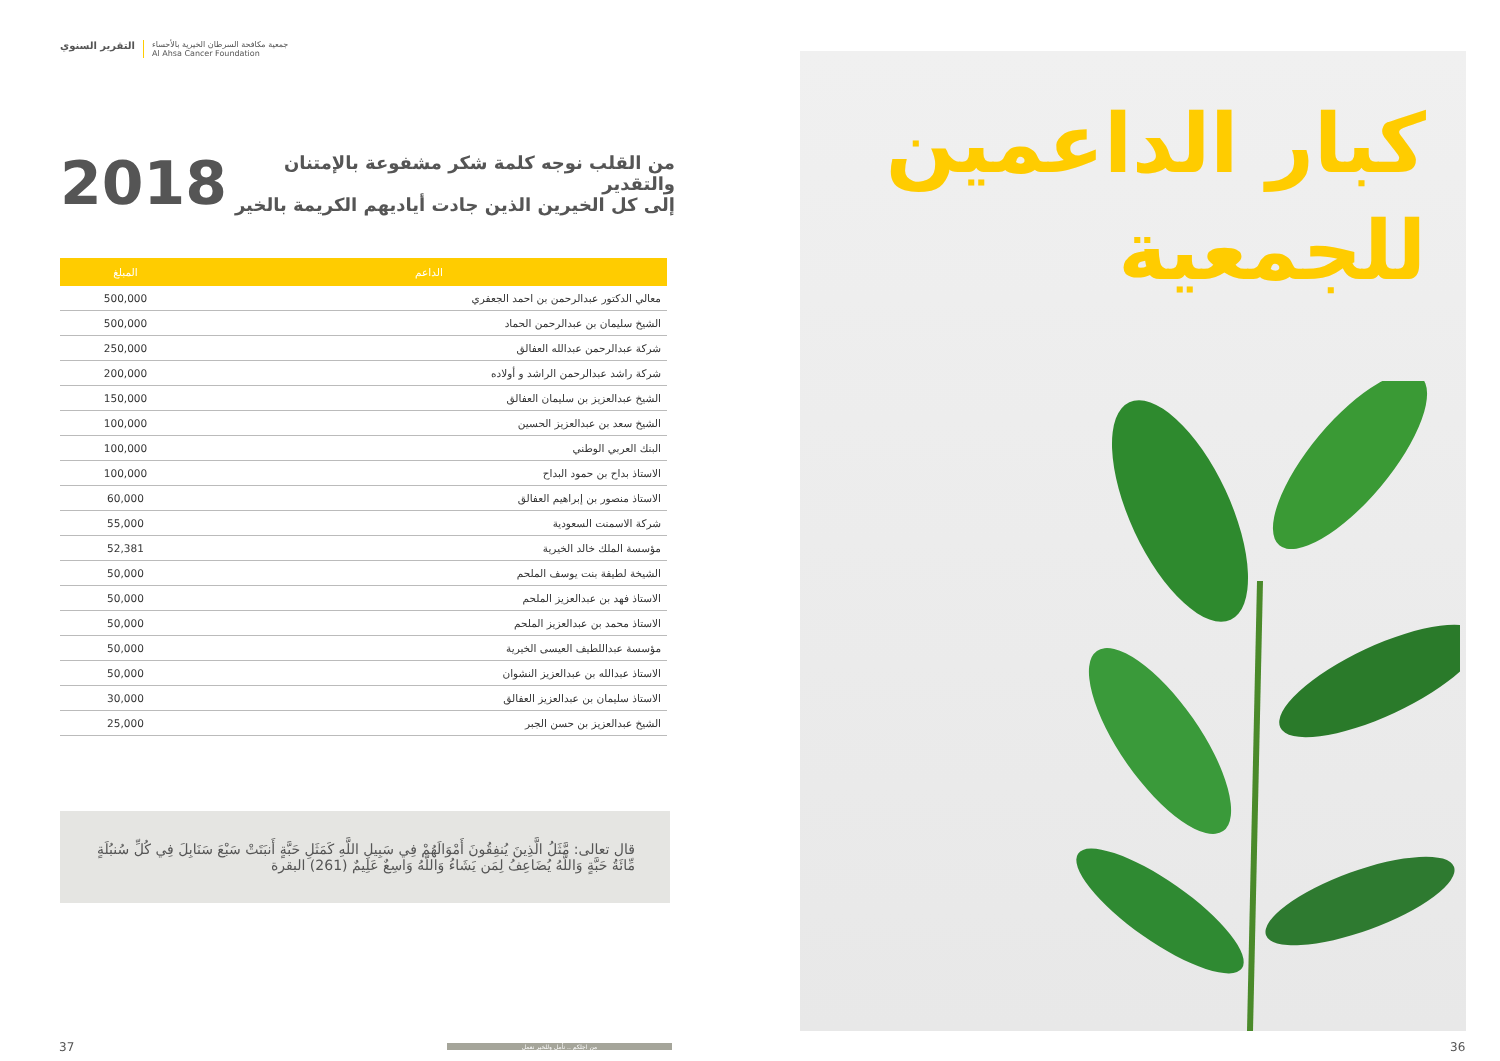التقرير السنوي جمعية مكافحة السرطان الخيرية بالأحساء
Al Ahsa Cancer Foundation
2018
من القلب نوجه كلمة شكر مشفوعة بالإمتنان والتقدير
إلى كل الخيرين الذين جادت أياديهم الكريمة بالخير
| الداعم | المبلغ |
| --- | --- |
| معالي الدكتور عبدالرحمن بن احمد الجعفري | 500,000 |
| الشيخ سليمان بن عبدالرحمن الحماد | 500,000 |
| شركة عبدالرحمن عبدالله العفالق | 250,000 |
| شركة راشد عبدالرحمن الراشد و أولاده | 200,000 |
| الشيخ عبدالعزيز بن سليمان العفالق | 150,000 |
| الشيخ سعد بن عبدالعزيز الحسين | 100,000 |
| البنك العربي الوطني | 100,000 |
| الاستاذ بداح بن حمود البداح | 100,000 |
| الاستاذ منصور بن إبراهيم العفالق | 60,000 |
| شركة الاسمنت السعودية | 55,000 |
| مؤسسة الملك خالد الخيرية | 52,381 |
| الشيخة لطيفة بنت يوسف الملحم | 50,000 |
| الاستاذ فهد بن عبدالعزيز الملحم | 50,000 |
| الاستاذ محمد بن عبدالعزيز الملحم | 50,000 |
| مؤسسة عبداللطيف العيسى الخيرية | 50,000 |
| الاستاذ عبدالله بن عبدالعزيز النشوان | 50,000 |
| الاستاذ سليمان بن عبدالعزيز العفالق | 30,000 |
| الشيخ عبدالعزيز بن حسن الجبر | 25,000 |
قال تعالى: مَّثَلُ الَّذِينَ يُنفِقُونَ أَمْوَالَهُمْ فِي سَبِيلِ اللَّهِ كَمَثَلِ حَبَّةٍ أَنبَتَتْ سَبْعَ سَنَابِلَ فِي كُلِّ سُنبُلَةٍ مِّائَةُ حَبَّةٍ وَاللَّهُ يُضَاعِفُ لِمَن يَشَاءُ وَاللَّهُ وَاسِعٌ عَلِيمٌ (261) البقرة
كبار الداعمين
للجمعية
37 من اجلكم .. نأمل وللخير نعمل 36